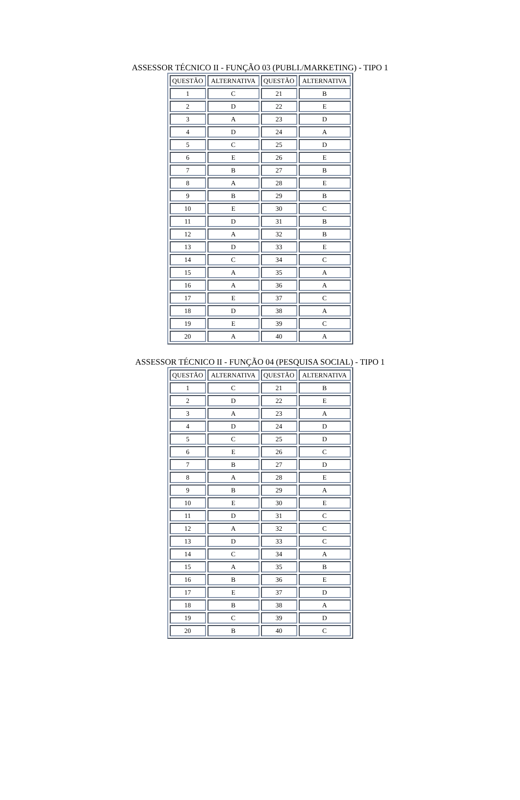ASSESSOR TÉCNICO II - FUNÇÃO 03 (PUBLI./MARKETING) - TIPO 1
| QUESTÃO | ALTERNATIVA | QUESTÃO | ALTERNATIVA |
| --- | --- | --- | --- |
| 1 | C | 21 | B |
| 2 | D | 22 | E |
| 3 | A | 23 | D |
| 4 | D | 24 | A |
| 5 | C | 25 | D |
| 6 | E | 26 | E |
| 7 | B | 27 | B |
| 8 | A | 28 | E |
| 9 | B | 29 | B |
| 10 | E | 30 | C |
| 11 | D | 31 | B |
| 12 | A | 32 | B |
| 13 | D | 33 | E |
| 14 | C | 34 | C |
| 15 | A | 35 | A |
| 16 | A | 36 | A |
| 17 | E | 37 | C |
| 18 | D | 38 | A |
| 19 | E | 39 | C |
| 20 | A | 40 | A |
ASSESSOR TÉCNICO II - FUNÇÃO 04 (PESQUISA SOCIAL) - TIPO 1
| QUESTÃO | ALTERNATIVA | QUESTÃO | ALTERNATIVA |
| --- | --- | --- | --- |
| 1 | C | 21 | B |
| 2 | D | 22 | E |
| 3 | A | 23 | A |
| 4 | D | 24 | D |
| 5 | C | 25 | D |
| 6 | E | 26 | C |
| 7 | B | 27 | D |
| 8 | A | 28 | E |
| 9 | B | 29 | A |
| 10 | E | 30 | E |
| 11 | D | 31 | C |
| 12 | A | 32 | C |
| 13 | D | 33 | C |
| 14 | C | 34 | A |
| 15 | A | 35 | B |
| 16 | B | 36 | E |
| 17 | E | 37 | D |
| 18 | B | 38 | A |
| 19 | C | 39 | D |
| 20 | B | 40 | C |